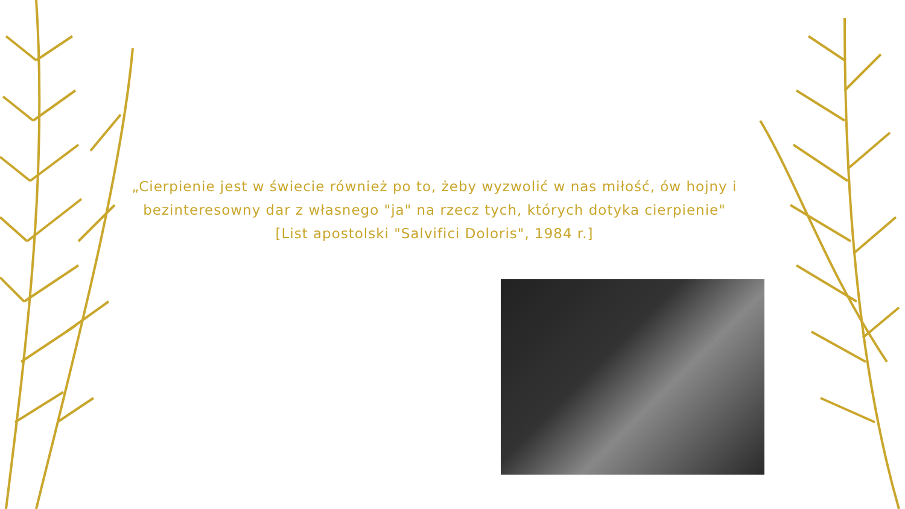„Cierpienie jest w świecie również po to, żeby wyzwolić w nas miłość, ów hojny i bezinteresowny dar z własnego "ja" na rzecz tych, których dotyka cierpienie"
[List apostolski "Salvifici Doloris", 1984 r.]